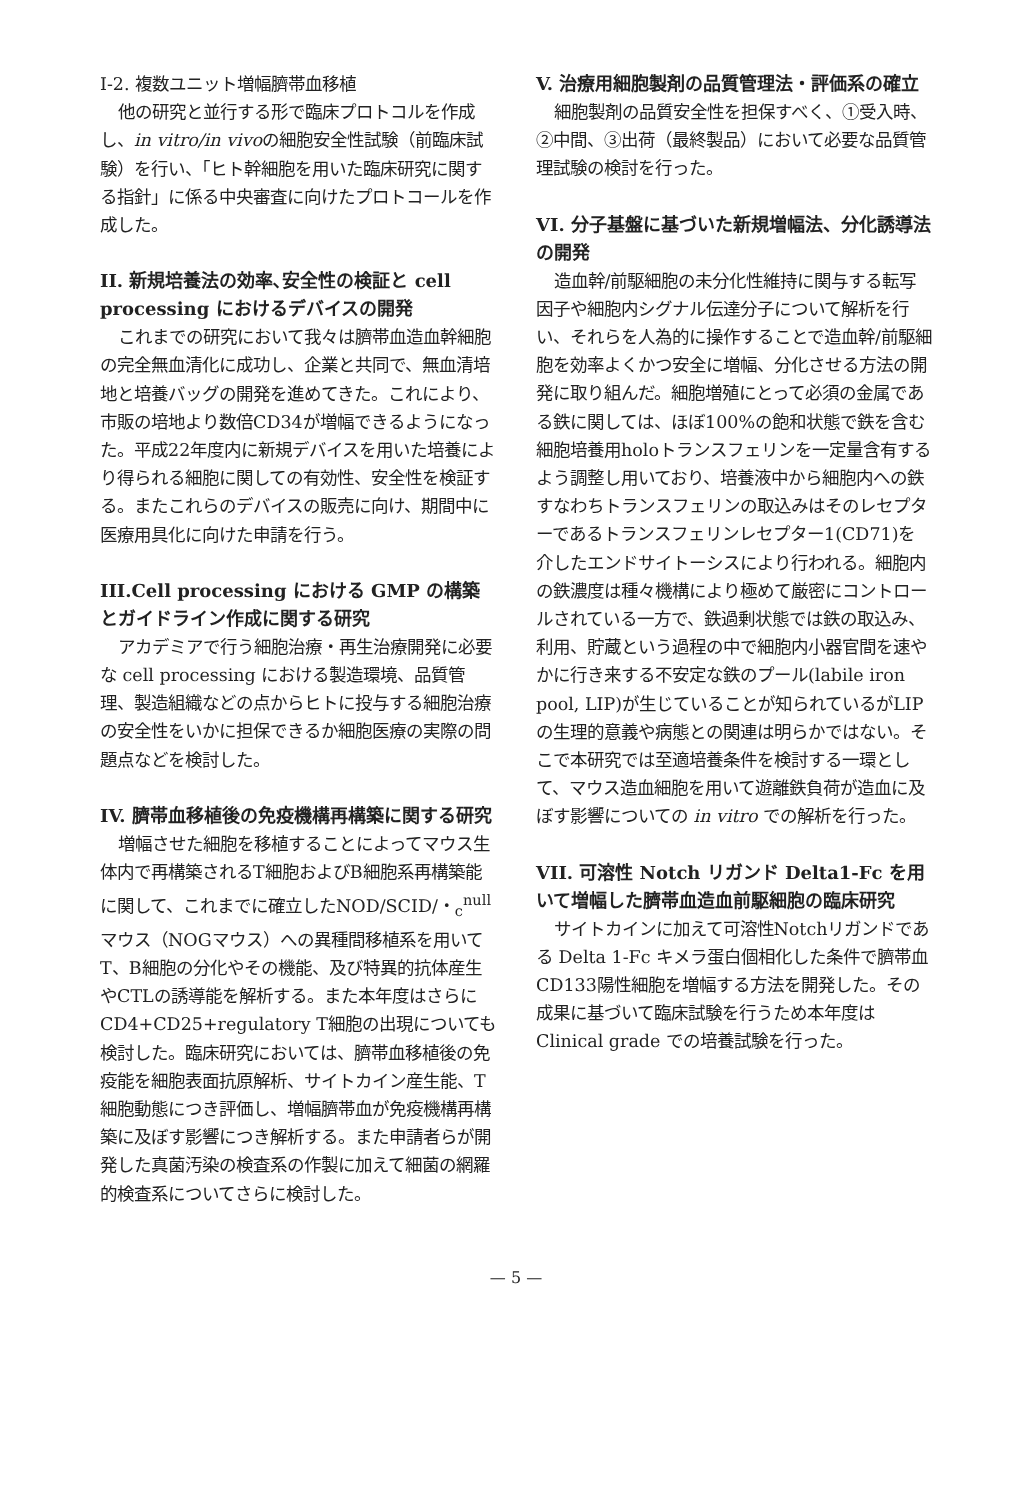I-2. 複数ユニット増幅臍帯血移植
他の研究と並行する形で臨床プロトコルを作成し、in vitro/in vivoの細胞安全性試験（前臨床試験）を行い、「ヒト幹細胞を用いた臨床研究に関する指針」に係る中央審査に向けたプロトコールを作成した。
II. 新規培養法の効率､安全性の検証と cell processing におけるデバイスの開発
これまでの研究において我々は臍帯血造血幹細胞の完全無血清化に成功し、企業と共同で、無血清培地と培養バッグの開発を進めてきた。これにより、市販の培地より数倍CD34が増幅できるようになった。平成22年度内に新規デバイスを用いた培養により得られる細胞に関しての有効性、安全性を検証する。またこれらのデバイスの販売に向け、期間中に医療用具化に向けた申請を行う。
III.Cell processing における GMP の構築とガイドライン作成に関する研究
アカデミアで行う細胞治療・再生治療開発に必要な cell processing における製造環境、品質管理、製造組織などの点からヒトに投与する細胞治療の安全性をいかに担保できるか細胞医療の実際の問題点などを検討した。
IV. 臍帯血移植後の免疫機構再構築に関する研究
増幅させた細胞を移植することによってマウス生体内で再構築されるT細胞およびB細胞系再構築能に関して、これまでに確立したNOD/SCID/・<sub>c</sub><sup>null</sup>マウス（NOGマウス）への異種間移植系を用いてT、B細胞の分化やその機能、及び特異的抗体産生やCTLの誘導能を解析する。また本年度はさらにCD4+CD25+regulatory T細胞の出現についても検討した。臨床研究においては、臍帯血移植後の免疫能を細胞表面抗原解析、サイトカイン産生能、T細胞動態につき評価し、増幅臍帯血が免疫機構再構築に及ぼす影響につき解析する。また申請者らが開発した真菌汚染の検査系の作製に加えて細菌の網羅的検査系についてさらに検討した。
V. 治療用細胞製剤の品質管理法・評価系の確立
細胞製剤の品質安全性を担保すべく、①受入時、②中間、③出荷（最終製品）において必要な品質管理試験の検討を行った。
VI. 分子基盤に基づいた新規増幅法、分化誘導法の開発
造血幹/前駆細胞の未分化性維持に関与する転写因子や細胞内シグナル伝達分子について解析を行い、それらを人為的に操作することで造血幹/前駆細胞を効率よくかつ安全に増幅、分化させる方法の開発に取り組んだ。細胞増殖にとって必須の金属である鉄に関しては、ほぼ100%の飽和状態で鉄を含む細胞培養用holoトランスフェリンを一定量含有するよう調整し用いており、培養液中から細胞内への鉄すなわちトランスフェリンの取込みはそのレセプターであるトランスフェリンレセプター1(CD71)を介したエンドサイトーシスにより行われる。細胞内の鉄濃度は種々機構により極めて厳密にコントロールされている一方で、鉄過剰状態では鉄の取込み、利用、貯蔵という過程の中で細胞内小器官間を速やかに行き来する不安定な鉄のプール(labile iron pool, LIP)が生じていることが知られているがLIPの生理的意義や病態との関連は明らかではない。そこで本研究では至適培養条件を検討する一環として、マウス造血細胞を用いて遊離鉄負荷が造血に及ぼす影響についての in vitro での解析を行った。
VII. 可溶性 Notch リガンド Delta1-Fc を用いて増幅した臍帯血造血前駆細胞の臨床研究
サイトカインに加えて可溶性Notchリガンドである Delta 1-Fc キメラ蛋白個相化した条件で臍帯血CD133陽性細胞を増幅する方法を開発した。その成果に基づいて臨床試験を行うため本年度は Clinical grade での培養試験を行った。
— 5 —